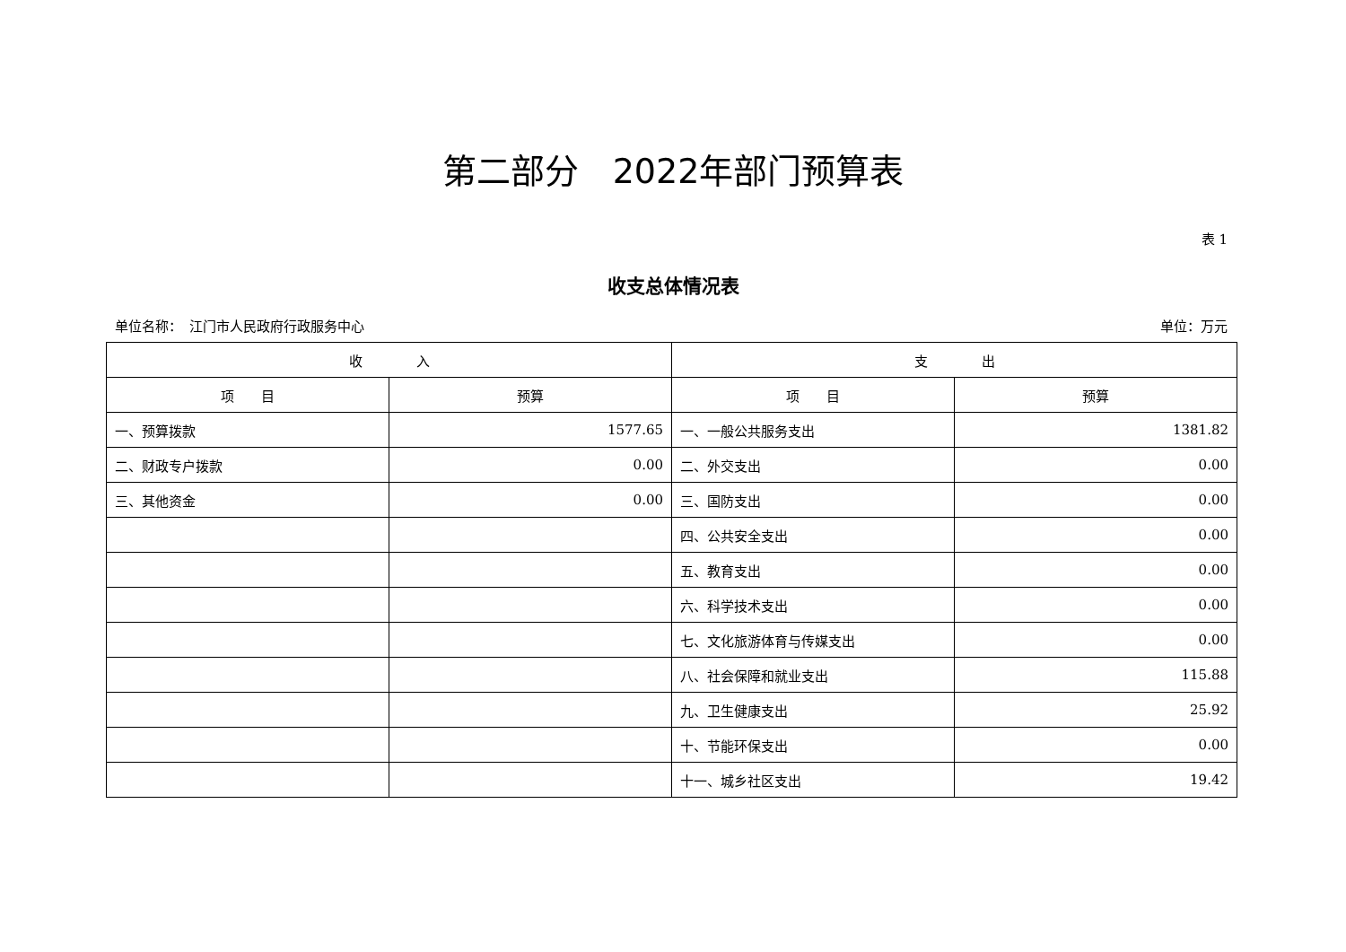第二部分　2022年部门预算表
表 1
收支总体情况表
单位名称：　江门市人民政府行政服务中心 单位：万元
| 收 入 | | 支 出 | |
| --- | --- | --- | --- |
| 项 目 | 预算 | 项 目 | 预算 |
| 一、预算拨款 | 1577.65 | 一、一般公共服务支出 | 1381.82 |
| 二、财政专户拨款 | 0.00 | 二、外交支出 | 0.00 |
| 三、其他资金 | 0.00 | 三、国防支出 | 0.00 |
| | | 四、公共安全支出 | 0.00 |
| | | 五、教育支出 | 0.00 |
| | | 六、科学技术支出 | 0.00 |
| | | 七、文化旅游体育与传媒支出 | 0.00 |
| | | 八、社会保障和就业支出 | 115.88 |
| | | 九、卫生健康支出 | 25.92 |
| | | 十、节能环保支出 | 0.00 |
| | | 十一、城乡社区支出 | 19.42 |